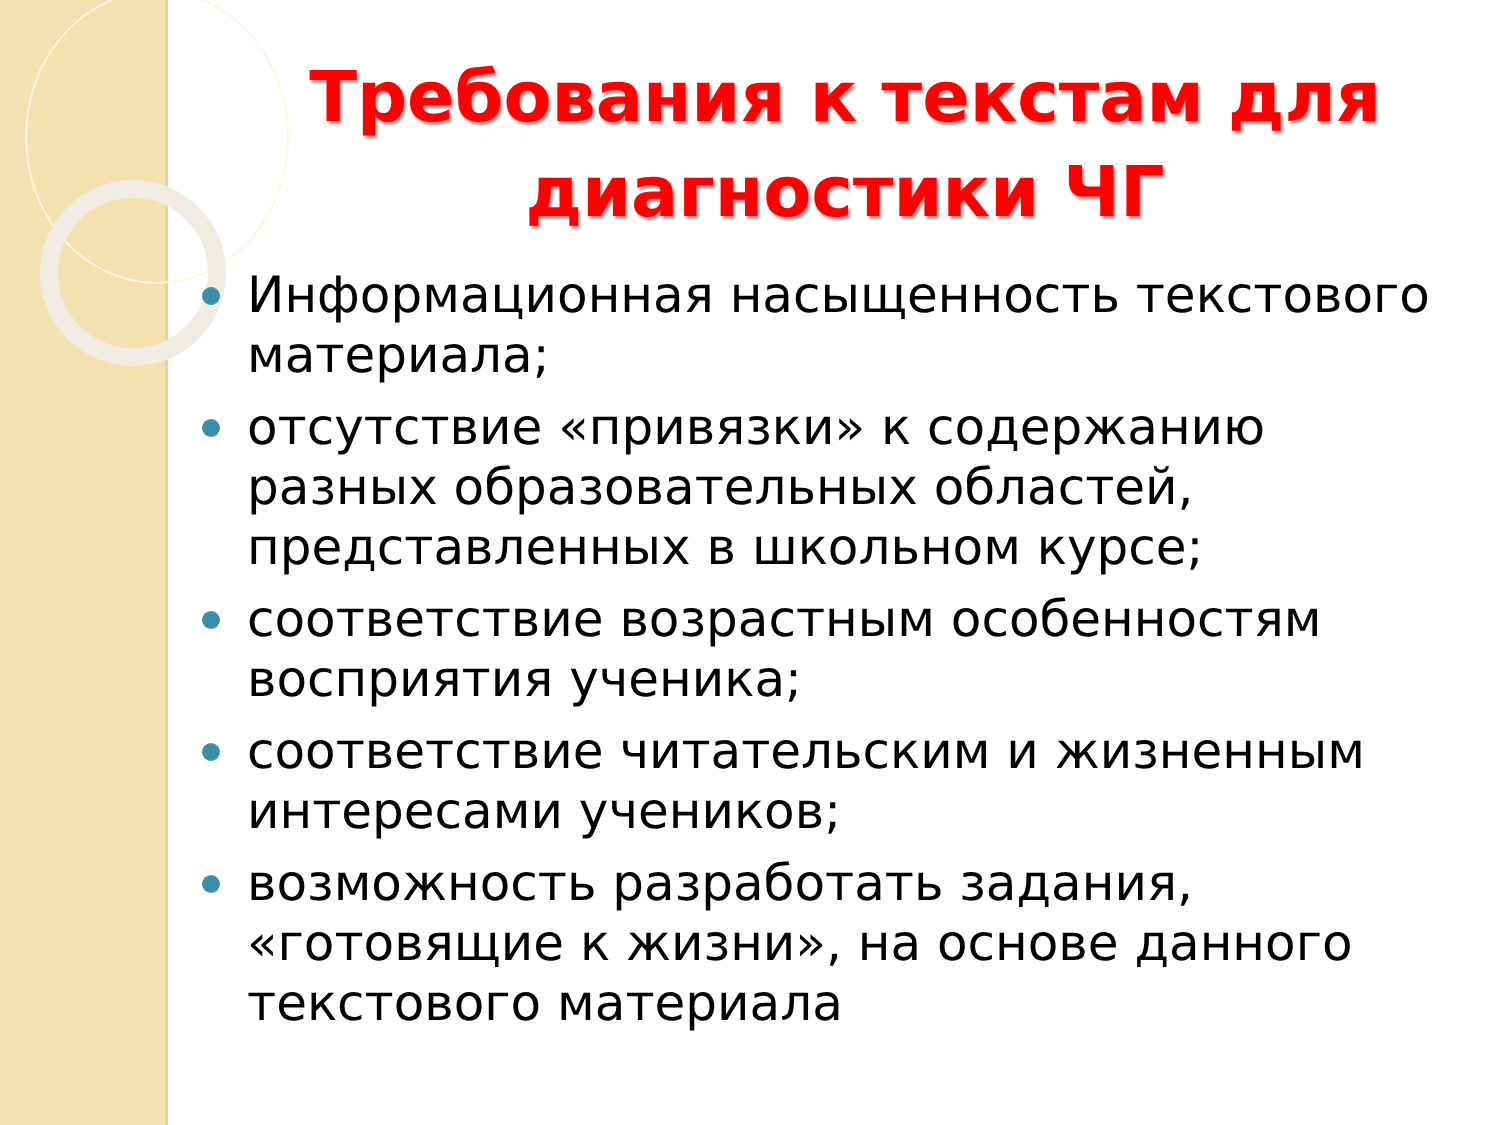Требования к текстам для диагностики ЧГ
Информационная насыщенность текстового материала;
отсутствие «привязки» к содержанию разных образовательных областей, представленных в школьном курсе;
соответствие возрастным особенностям восприятия ученика;
соответствие читательским и жизненным интересами учеников;
возможность разработать задания, «готовящие к жизни», на основе данного текстового материала